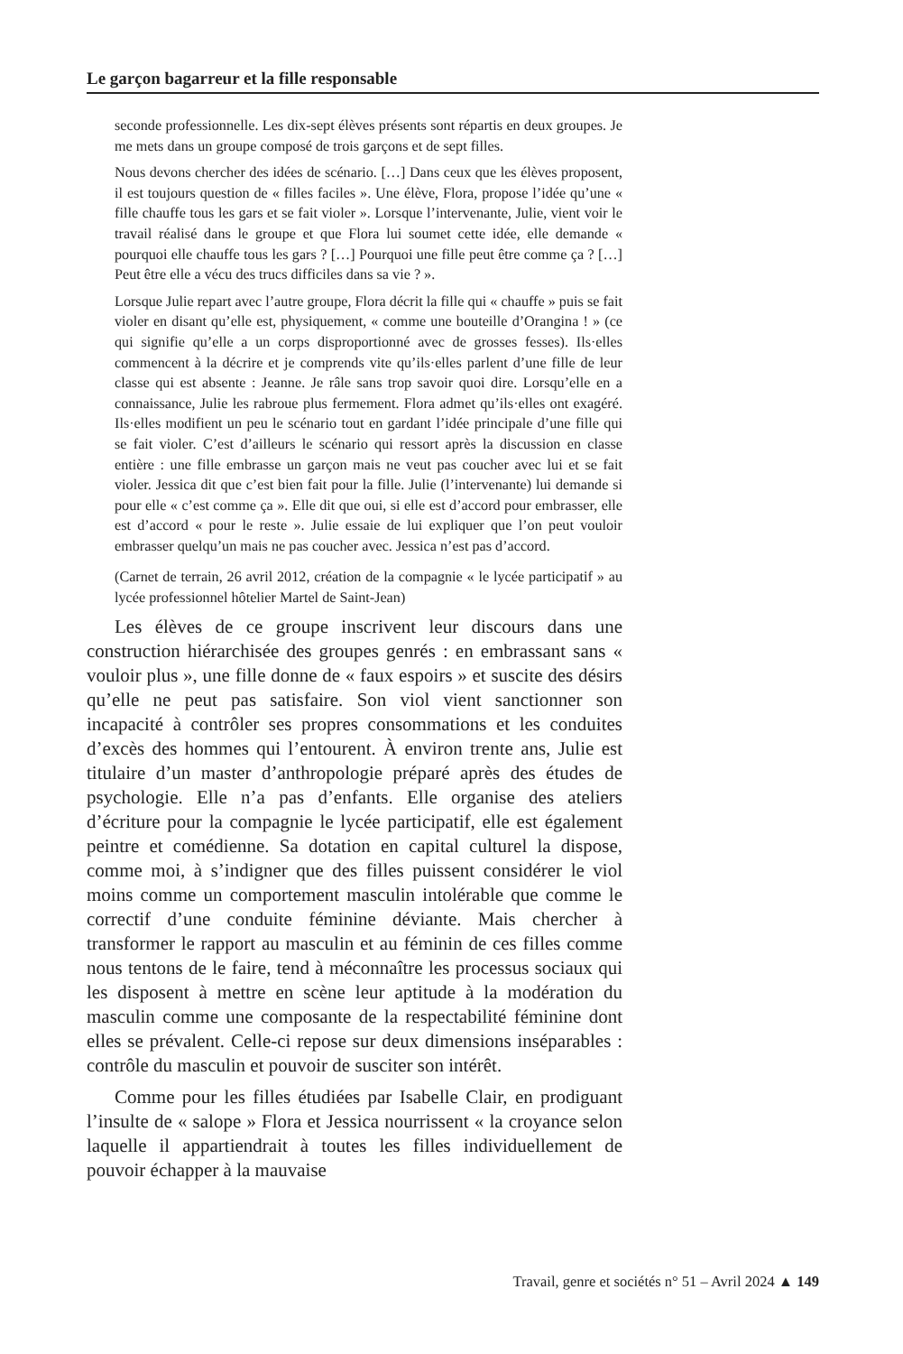Le garçon bagarreur et la fille responsable
seconde professionnelle. Les dix-sept élèves présents sont répartis en deux groupes. Je me mets dans un groupe composé de trois garçons et de sept filles.
Nous devons chercher des idées de scénario. […] Dans ceux que les élèves proposent, il est toujours question de « filles faciles ». Une élève, Flora, propose l’idée qu’une « fille chauffe tous les gars et se fait violer ». Lorsque l’intervenante, Julie, vient voir le travail réalisé dans le groupe et que Flora lui soumet cette idée, elle demande « pourquoi elle chauffe tous les gars ? […] Pourquoi une fille peut être comme ça ? […] Peut être elle a vécu des trucs difficiles dans sa vie ? ».
Lorsque Julie repart avec l’autre groupe, Flora décrit la fille qui « chauffe » puis se fait violer en disant qu’elle est, physiquement, « comme une bouteille d’Orangina ! » (ce qui signifie qu’elle a un corps disproportionné avec de grosses fesses). Ils·elles commencent à la décrire et je comprends vite qu’ils·elles parlent d’une fille de leur classe qui est absente : Jeanne. Je râle sans trop savoir quoi dire. Lorsqu’elle en a connaissance, Julie les rabroue plus fermement. Flora admet qu’ils·elles ont exagéré. Ils·elles modifient un peu le scénario tout en gardant l’idée principale d’une fille qui se fait violer. C’est d’ailleurs le scénario qui ressort après la discussion en classe entière : une fille embrasse un garçon mais ne veut pas coucher avec lui et se fait violer. Jessica dit que c’est bien fait pour la fille. Julie (l’intervenante) lui demande si pour elle « c’est comme ça ». Elle dit que oui, si elle est d’accord pour embrasser, elle est d’accord « pour le reste ». Julie essaie de lui expliquer que l’on peut vouloir embrasser quelqu’un mais ne pas coucher avec. Jessica n’est pas d’accord.
(Carnet de terrain, 26 avril 2012, création de la compagnie « le lycée participatif » au lycée professionnel hôtelier Martel de Saint-Jean)
Les élèves de ce groupe inscrivent leur discours dans une construction hiérarchisée des groupes genrés : en embrassant sans « vouloir plus », une fille donne de « faux espoirs » et suscite des désirs qu’elle ne peut pas satisfaire. Son viol vient sanctionner son incapacité à contrôler ses propres consommations et les conduites d’excès des hommes qui l’entourent. À environ trente ans, Julie est titulaire d’un master d’anthropologie préparé après des études de psychologie. Elle n’a pas d’enfants. Elle organise des ateliers d’écriture pour la compagnie le lycée participatif, elle est également peintre et comédienne. Sa dotation en capital culturel la dispose, comme moi, à s’indigner que des filles puissent considérer le viol moins comme un comportement masculin intolérable que comme le correctif d’une conduite féminine déviante. Mais chercher à transformer le rapport au masculin et au féminin de ces filles comme nous tentons de le faire, tend à méconnaître les processus sociaux qui les disposent à mettre en scène leur aptitude à la modération du masculin comme une composante de la respectabilité féminine dont elles se prévalent. Celle-ci repose sur deux dimensions inséparables : contrôle du masculin et pouvoir de susciter son intérêt.
Comme pour les filles étudiées par Isabelle Clair, en prodiguant l’insulte de « salope » Flora et Jessica nourrissent « la croyance selon laquelle il appartiendrait à toutes les filles individuellement de pouvoir échapper à la mauvaise
Travail, genre et sociétés n° 51 – Avril 2024 ▲ 149